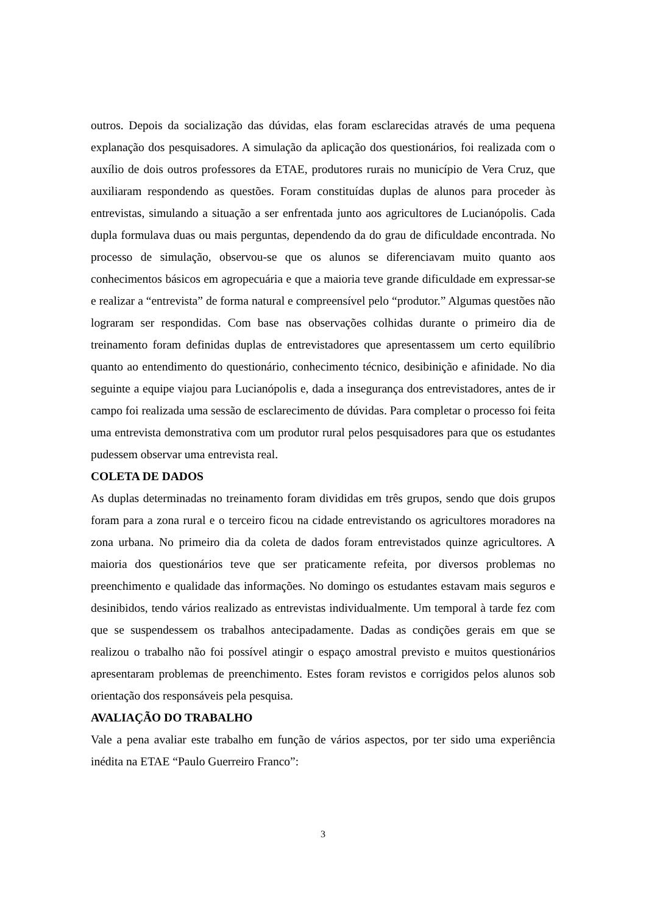outros. Depois da socialização das dúvidas, elas foram esclarecidas através de uma pequena explanação dos pesquisadores. A simulação da aplicação dos questionários, foi realizada com o auxílio de dois outros professores da ETAE, produtores rurais no município de Vera Cruz, que auxiliaram respondendo as questões. Foram constituídas duplas de alunos para proceder às entrevistas, simulando a situação a ser enfrentada junto aos agricultores de Lucianópolis. Cada dupla formulava duas ou mais perguntas, dependendo da do grau de dificuldade encontrada. No processo de simulação, observou-se que os alunos se diferenciavam muito quanto aos conhecimentos básicos em agropecuária e que a maioria teve grande dificuldade em expressar-se e realizar a “entrevista” de forma natural e compreensível pelo “produtor.” Algumas questões não lograram ser respondidas. Com base nas observações colhidas durante o primeiro dia de treinamento foram definidas duplas de entrevistadores que apresentassem um certo equilíbrio quanto ao entendimento do questionário, conhecimento técnico, desibinição e afinidade. No dia seguinte a equipe viajou para Lucianópolis e, dada a insegurança dos entrevistadores, antes de ir campo foi realizada uma sessão de esclarecimento de dúvidas. Para completar o processo foi feita uma entrevista demonstrativa com um produtor rural pelos pesquisadores para que os estudantes pudessem observar uma entrevista real.
COLETA DE DADOS
As duplas determinadas no treinamento foram divididas em três grupos, sendo que dois grupos foram para a zona rural e o terceiro ficou na cidade entrevistando os agricultores moradores na zona urbana. No primeiro dia da coleta de dados foram entrevistados quinze agricultores. A maioria dos questionários teve que ser praticamente refeita, por diversos problemas no preenchimento e qualidade das informações. No domingo os estudantes estavam mais seguros e desinibidos, tendo vários realizado as entrevistas individualmente. Um temporal à tarde fez com que se suspendessem os trabalhos antecipadamente. Dadas as condições gerais em que se realizou o trabalho não foi possível atingir o espaço amostral previsto e muitos questionários apresentaram problemas de preenchimento. Estes foram revistos e corrigidos pelos alunos sob orientação dos responsáveis pela pesquisa.
AVALIAÇÃO DO TRABALHO
Vale a pena avaliar este trabalho em função de vários aspectos, por ter sido uma experiência inédita na ETAE “Paulo Guerreiro Franco”:
3